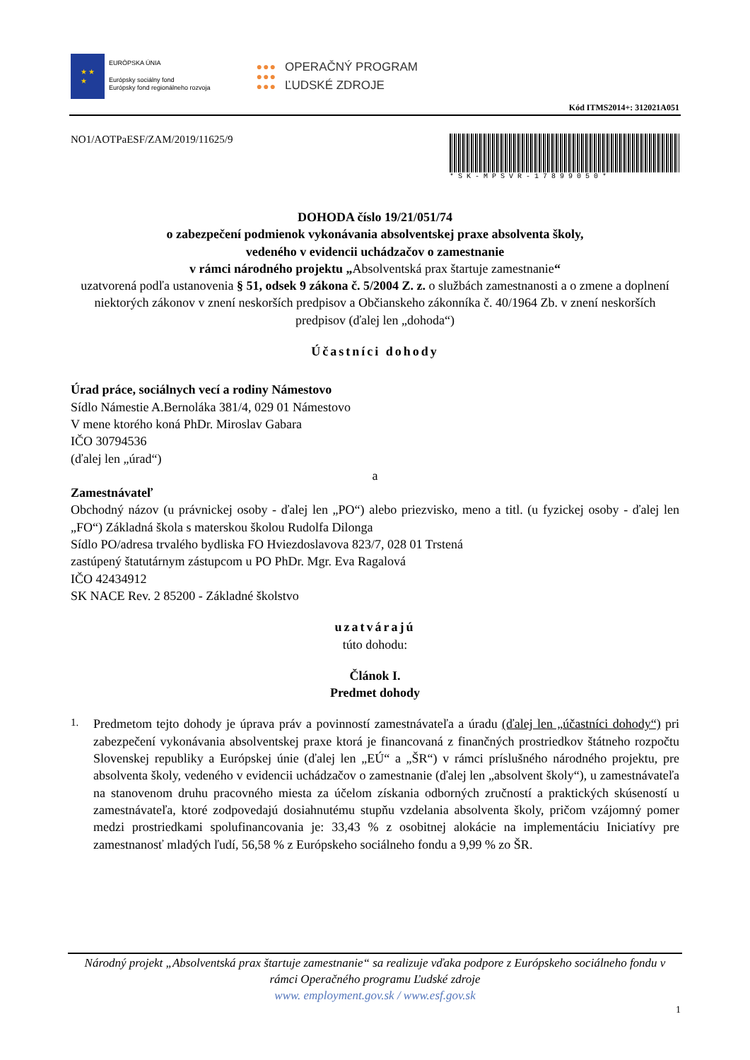★ ★
★
EURÓPSKA ÚNIA
Európsky sociálny fond
Európsky fond regionálneho rozvoja
●●●
●●●
●●●
OPERAČNÝ PROGRAM
ĽUDSKÉ ZDROJE
Kód ITMS2014+: 312021A051
NO1/AOTPaESF/ZAM/2019/11625/9
*SK-MPSVR-17899050*
DOHODA číslo 19/21/051/74
o zabezpečení podmienok vykonávania absolventskej praxe absolventa školy,
vedeného v evidencii uchádzačov o zamestnanie
v rámci národného projektu „Absolventská prax štartuje zamestnanie“
uzatvorená podľa ustanovenia § 51, odsek 9 zákona č. 5/2004 Z. z. o službách zamestnanosti a o zmene a doplnení niektorých zákonov v znení neskorších predpisov a Občianskeho zákonníka č. 40/1964 Zb. v znení neskorších predpisov (ďalej len „dohoda“)
Účastníci dohody
Úrad práce, sociálnych vecí a rodiny Námestovo
Sídlo Námestie A.Bernoláka 381/4, 029 01 Námestovo
V mene ktorého koná PhDr. Miroslav Gabara
IČO 30794536
(ďalej len „úrad“)
a
Zamestnávateľ
Obchodný názov (u právnickej osoby - ďalej len „PO“) alebo priezvisko, meno a titl. (u fyzickej osoby - ďalej len „FO“) Základná škola s materskou školou Rudolfa Dilonga
Sídlo PO/adresa trvalého bydliska FO Hviezdoslavova 823/7, 028 01 Trstená
zastúpený štatutárnym zástupcom u PO PhDr. Mgr. Eva Ragalová
IČO 42434912
SK NACE Rev. 2 85200 - Základné školstvo
uzatvárajú
túto dohodu:
Článok I.
Predmet dohody
1.
Predmetom tejto dohody je úprava práv a povinností zamestnávateľa a úradu (ďalej len „účastníci dohody“) pri zabezpečení vykonávania absolventskej praxe ktorá je financovaná z finančných prostriedkov štátneho rozpočtu Slovenskej republiky a Európskej únie (ďalej len „EÚ“ a „ŠR“) v rámci príslušného národného projektu, pre absolventa školy, vedeného v evidencii uchádzačov o zamestnanie (ďalej len „absolvent školy“), u zamestnávateľa na stanovenom druhu pracovného miesta za účelom získania odborných zručností a praktických skúseností u zamestnávateľa, ktoré zodpovedajú dosiahnutému stupňu vzdelania absolventa školy, pričom vzájomný pomer medzi prostriedkami spolufinancovania je: 33,43 % z osobitnej alokácie na implementáciu Iniciatívy pre zamestnanosť mladých ľudí, 56,58 % z Európskeho sociálneho fondu a 9,99 % zo ŠR.
Národný projekt „Absolventská prax štartuje zamestnanie“ sa realizuje vďaka podpore z Európskeho sociálneho fondu v rámci Operačného programu Ľudské zdroje
www. employment.gov.sk / www.esf.gov.sk
1